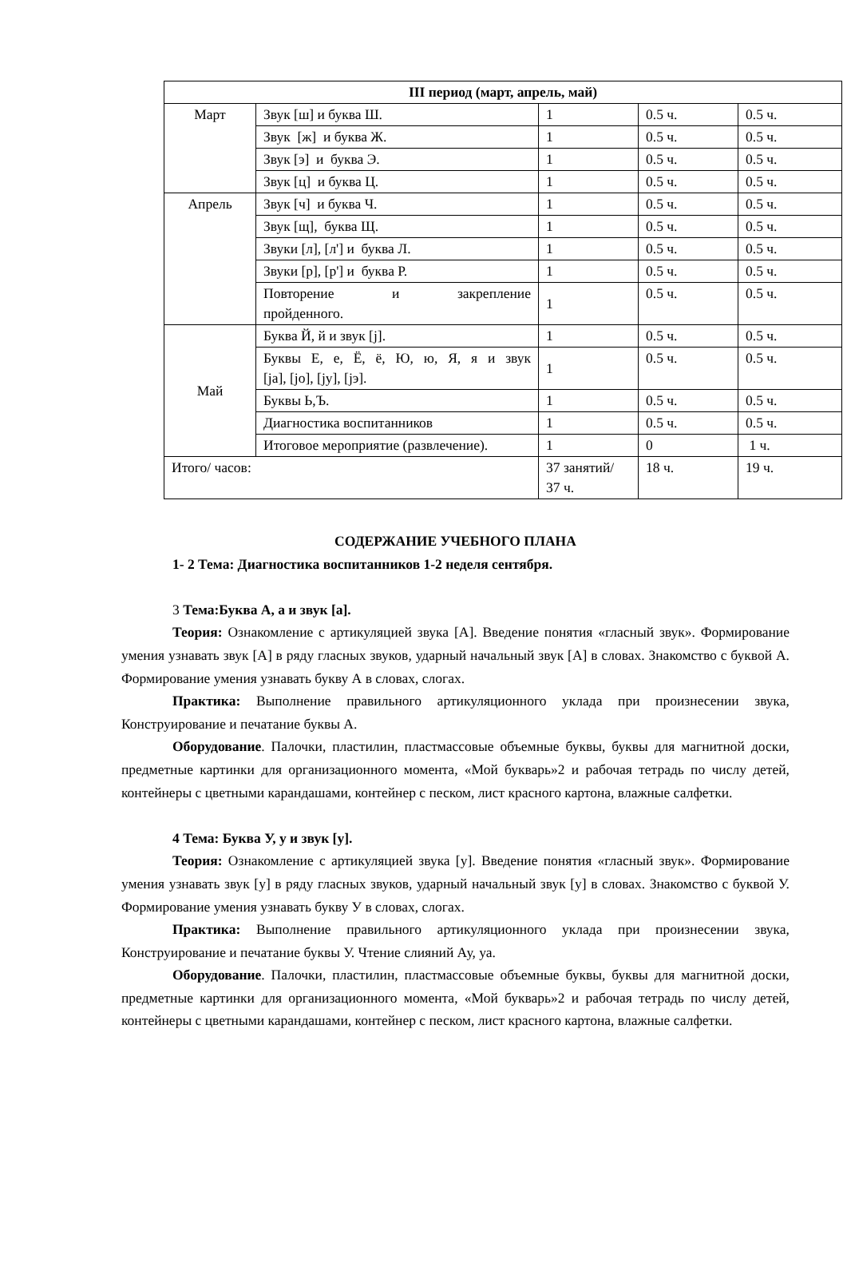| III период (март, апрель, май) | | | | |
| --- | --- | --- | --- | --- |
| Март | Звук [ш] и буква Ш. | 1 | 0.5 ч. | 0.5 ч. |
| | Звук [ж] и буква Ж. | 1 | 0.5 ч. | 0.5 ч. |
| | Звук [э] и буква Э. | 1 | 0.5 ч. | 0.5 ч. |
| | Звук [ц] и буква Ц. | 1 | 0.5 ч. | 0.5 ч. |
| Апрель | Звук [ч] и буква Ч. | 1 | 0.5 ч. | 0.5 ч. |
| | Звук [щ], буква Щ. | 1 | 0.5 ч. | 0.5 ч. |
| | Звуки [л], [л'] и буква Л. | 1 | 0.5 ч. | 0.5 ч. |
| | Звуки [р], [р'] и буква Р. | 1 | 0.5 ч. | 0.5 ч. |
| | Повторение и закрепление пройденного. | 1 | 0.5 ч. | 0.5 ч. |
| Май | Буква Й, й и звук [j]. | 1 | 0.5 ч. | 0.5 ч. |
| | Буквы Е, е, Ё, ё, Ю, ю, Я, я и звук [ja], [jo], [jу], [jэ]. | 1 | 0.5 ч. | 0.5 ч. |
| | Буквы Ь,Ъ. | 1 | 0.5 ч. | 0.5 ч. |
| | Диагностика воспитанников | 1 | 0.5 ч. | 0.5 ч. |
| | Итоговое мероприятие (развлечение). | 1 | 0 | 1 ч. |
| Итого/ часов: | | 37 занятий/ 37 ч. | 18 ч. | 19 ч. |
СОДЕРЖАНИЕ УЧЕБНОГО ПЛАНА
1- 2 Тема: Диагностика воспитанников 1-2 неделя сентября.
3 Тема:Буква А, а и звук [а].
Теория: Ознакомление с артикуляцией звука [А]. Введение понятия «гласный звук». Формирование умения узнавать звук [А] в ряду гласных звуков, ударный начальный звук [А] в словах. Знакомство с буквой А. Формирование умения узнавать букву А в словах, слогах.
Практика: Выполнение правильного артикуляционного уклада при произнесении звука, Конструирование и печатание буквы А.
Оборудование. Палочки, пластилин, пластмассовые объемные буквы, буквы для магнитной доски, предметные картинки для организационного момента, «Мой букварь»2 и рабочая тетрадь по числу детей, контейнеры с цветными карандашами, контейнер с песком, лист красного картона, влажные салфетки.
4 Тема: Буква У, у и звук [у].
Теория: Ознакомление с артикуляцией звука [у]. Введение понятия «гласный звук». Формирование умения узнавать звук [у] в ряду гласных звуков, ударный начальный звук [у] в словах. Знакомство с буквой У. Формирование умения узнавать букву У в словах, слогах.
Практика: Выполнение правильного артикуляционного уклада при произнесении звука, Конструирование и печатание буквы У. Чтение слияний Ау, уа.
Оборудование. Палочки, пластилин, пластмассовые объемные буквы, буквы для магнитной доски, предметные картинки для организационного момента, «Мой букварь»2 и рабочая тетрадь по числу детей, контейнеры с цветными карандашами, контейнер с песком, лист красного картона, влажные салфетки.